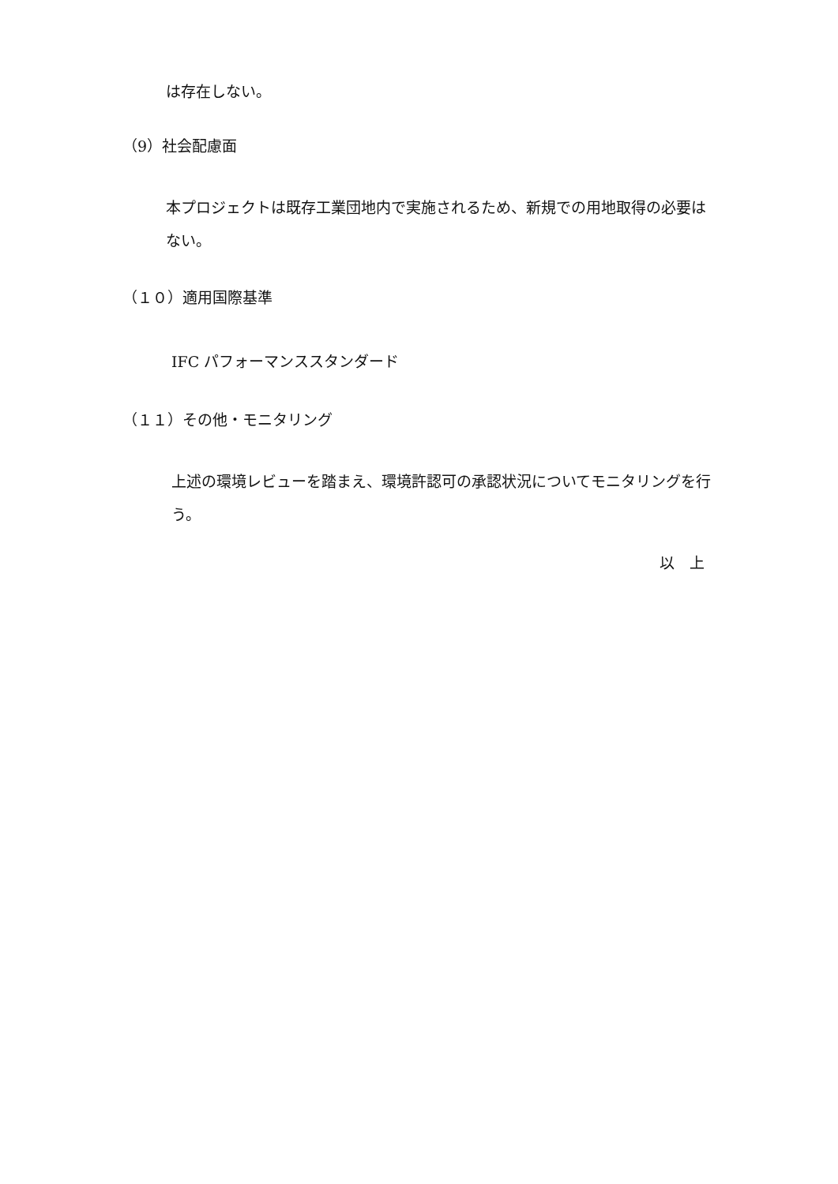は存在しない。
（9）社会配慮面
本プロジェクトは既存工業団地内で実施されるため、新規での用地取得の必要はない。
（１０）適用国際基準
IFC パフォーマンススタンダード
（１１）その他・モニタリング
上述の環境レビューを踏まえ、環境許認可の承認状況についてモニタリングを行う。
以　上